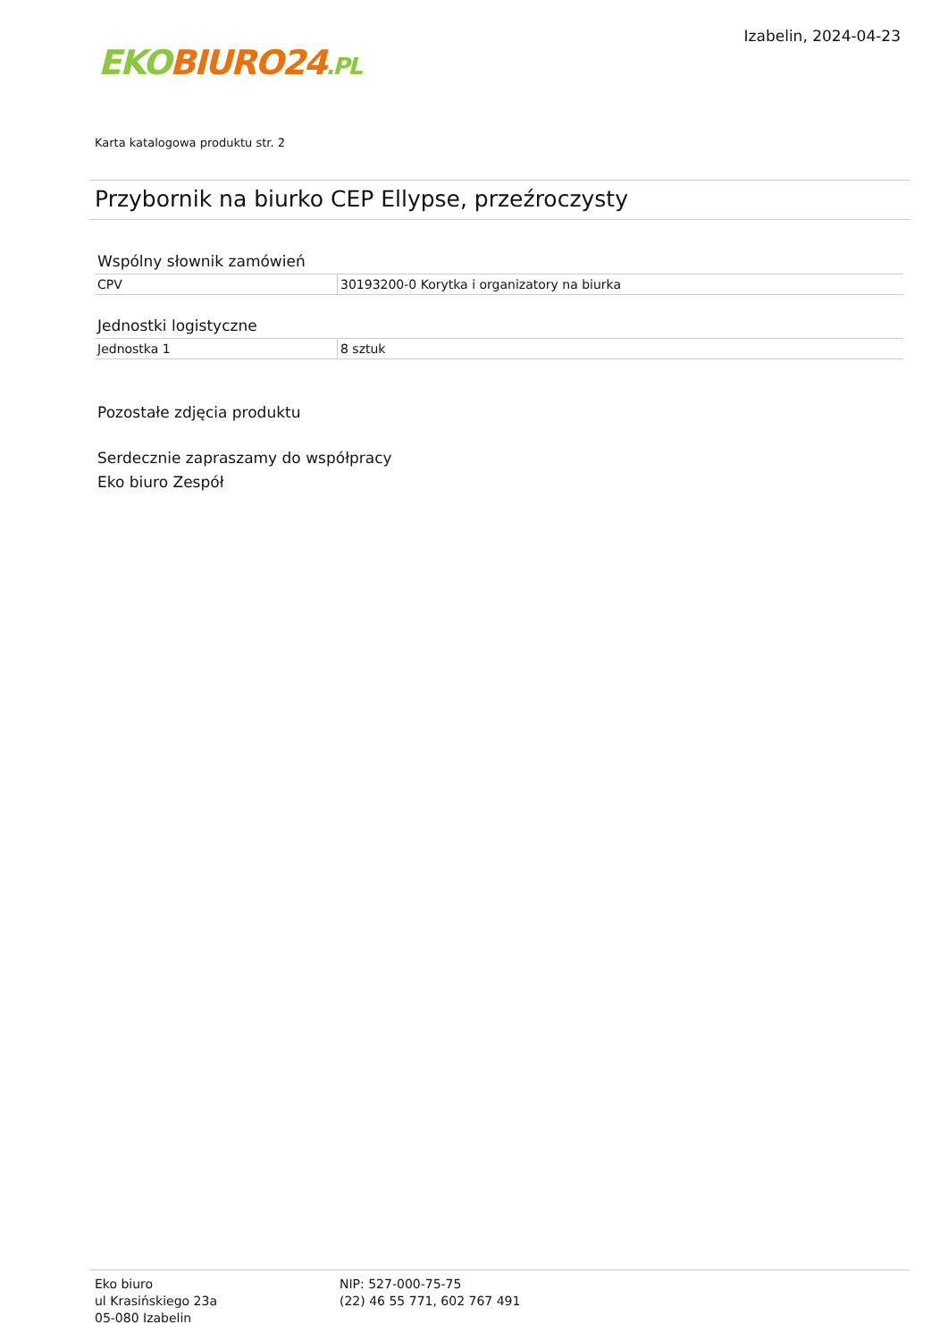EKO BIURO24.PL
Izabelin, 2024-04-23
Karta katalogowa produktu str. 2
Przybornik na biurko CEP Ellypse, przeźroczysty
Wspólny słownik zamówień
| CPV | 30193200-0 Korytka i organizatory na biurka |
Jednostki logistyczne
| Jednostka 1 | 8 sztuk |
Pozostałe zdjęcia produktu
Serdecznie zapraszamy do współpracy
Eko biuro Zespół
Eko biuro
ul Krasińskiego 23a
05-080 Izabelin
NIP: 527-000-75-75
(22) 46 55 771, 602 767 491